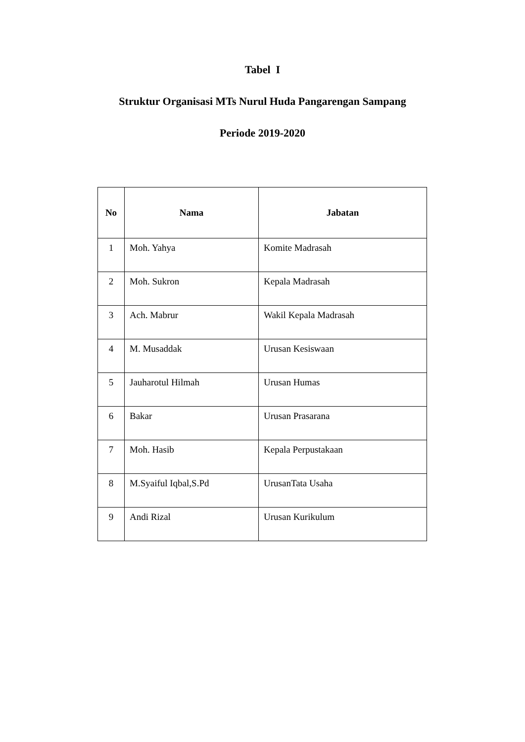Tabel I
Struktur Organisasi MTs Nurul Huda Pangarengan Sampang
Periode 2019-2020
| No | Nama | Jabatan |
| --- | --- | --- |
| 1 | Moh. Yahya | Komite Madrasah |
| 2 | Moh. Sukron | Kepala Madrasah |
| 3 | Ach. Mabrur | Wakil Kepala Madrasah |
| 4 | M. Musaddak | Urusan Kesiswaan |
| 5 | Jauharotul Hilmah | Urusan Humas |
| 6 | Bakar | Urusan Prasarana |
| 7 | Moh. Hasib | Kepala Perpustakaan |
| 8 | M.Syaiful Iqbal,S.Pd | UrusanTata Usaha |
| 9 | Andi Rizal | Urusan Kurikulum |